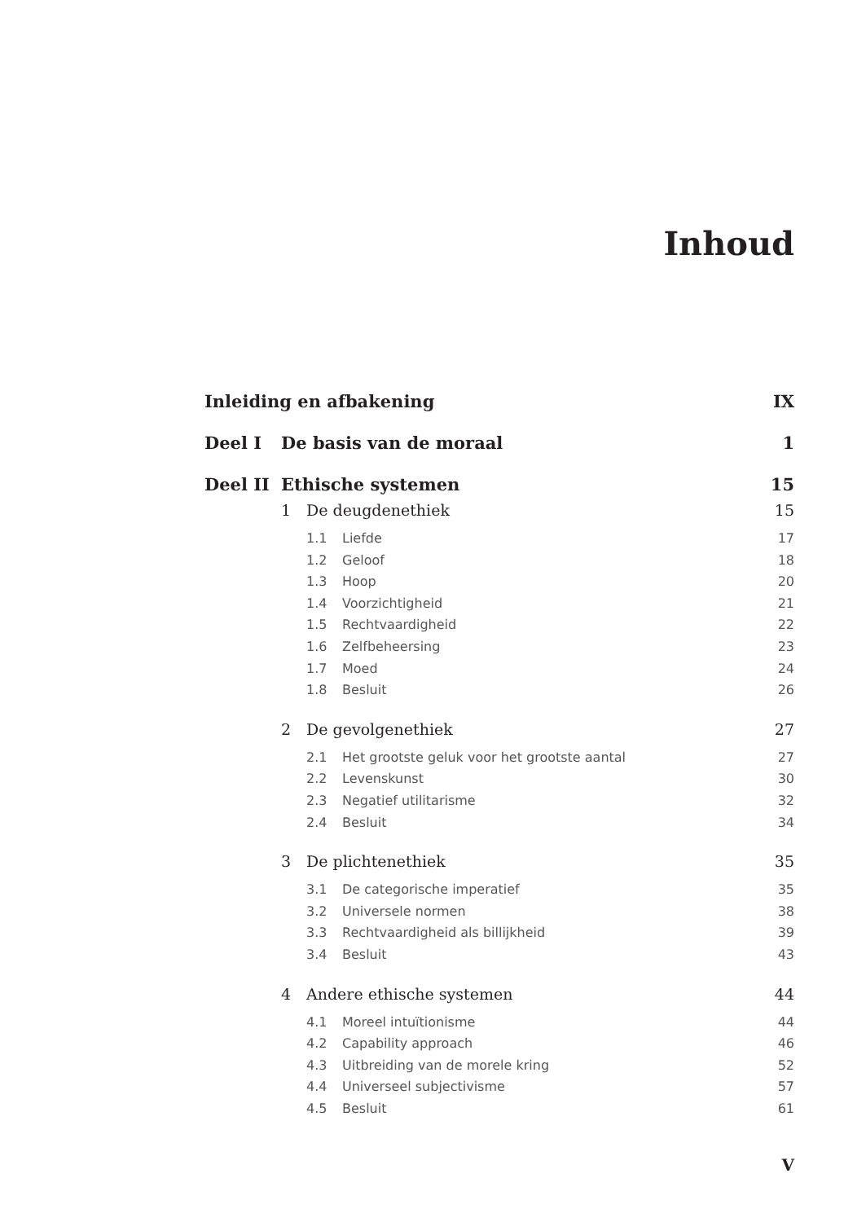Inhoud
Inleiding en afbakening IX
Deel I De basis van de moraal 1
Deel II Ethische systemen 15
1 De deugdenethiek 15
1.1 Liefde 17
1.2 Geloof 18
1.3 Hoop 20
1.4 Voorzichtigheid 21
1.5 Rechtvaardigheid 22
1.6 Zelfbeheersing 23
1.7 Moed 24
1.8 Besluit 26
2 De gevolgenethiek 27
2.1 Het grootste geluk voor het grootste aantal 27
2.2 Levenskunst 30
2.3 Negatief utilitarisme 32
2.4 Besluit 34
3 De plichtenethiek 35
3.1 De categorische imperatief 35
3.2 Universele normen 38
3.3 Rechtvaardigheid als billijkheid 39
3.4 Besluit 43
4 Andere ethische systemen 44
4.1 Moreel intuïtionisme 44
4.2 Capability approach 46
4.3 Uitbreiding van de morele kring 52
4.4 Universeel subjectivisme 57
4.5 Besluit 61
V